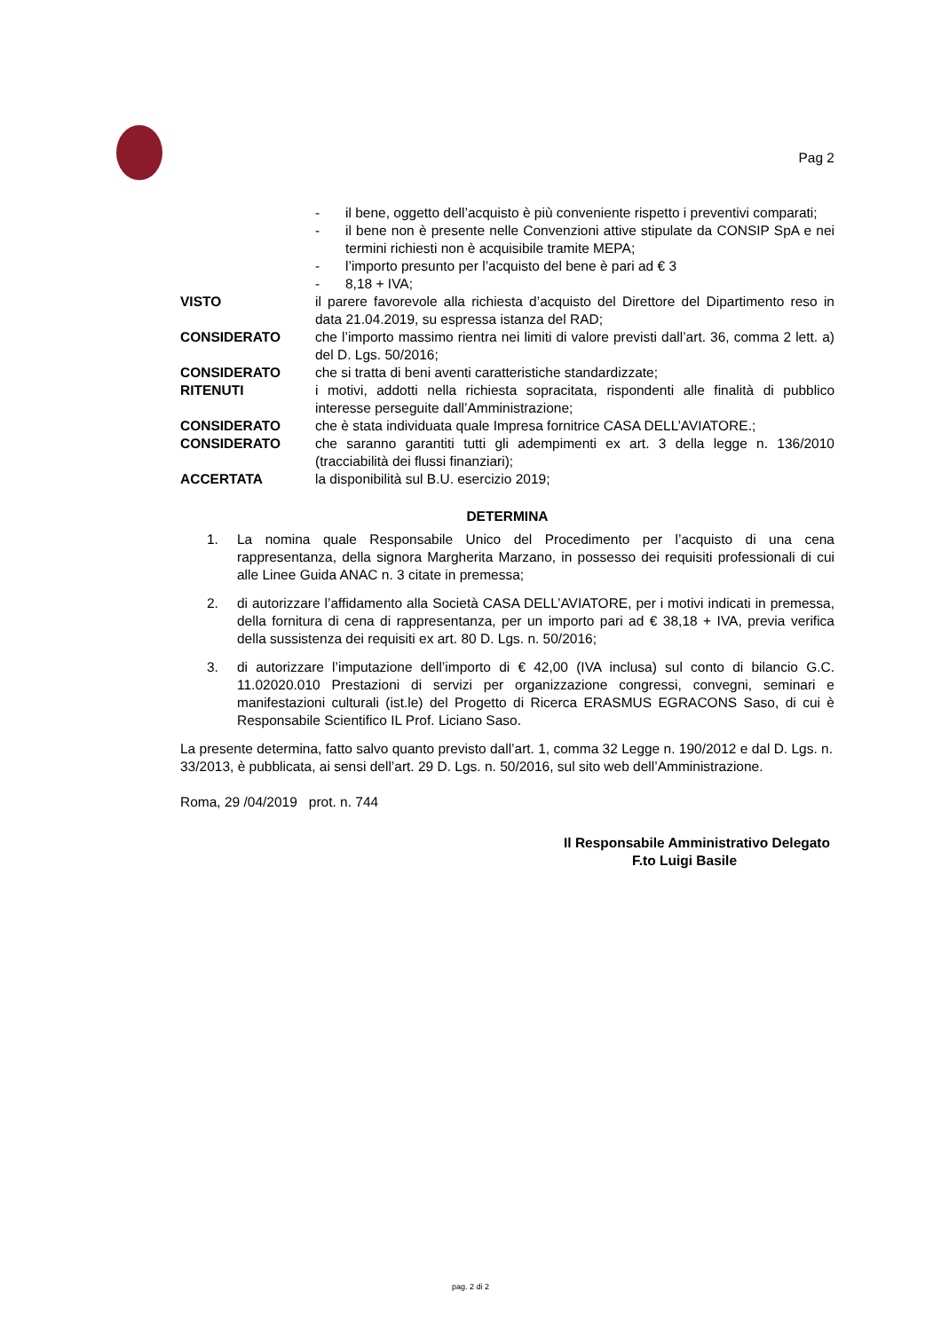Pag 2
- il bene, oggetto dell’acquisto è più conveniente rispetto i preventivi comparati;
- il bene non è presente nelle Convenzioni attive stipulate da CONSIP SpA e nei termini richiesti non è acquisibile tramite MEPA;
- l’importo presunto per l’acquisto del bene è pari ad € 3
- 8,18 + IVA;
VISTO il parere favorevole alla richiesta d’acquisto del Direttore del Dipartimento reso in data 21.04.2019, su espressa istanza del RAD;
CONSIDERATO che l’importo massimo rientra nei limiti di valore previsti dall’art. 36, comma 2 lett. a) del D. Lgs. 50/2016;
CONSIDERATO che si tratta di beni aventi caratteristiche standardizzate;
RITENUTI i motivi, addotti nella richiesta sopracitata, rispondenti alle finalità di pubblico interesse perseguite dall’Amministrazione;
CONSIDERATO che è stata individuata quale Impresa fornitrice CASA DELL’AVIATORE.;
CONSIDERATO che saranno garantiti tutti gli adempimenti ex art. 3 della legge n. 136/2010 (tracciabilità dei flussi finanziari);
ACCERTATA la disponibilità sul B.U. esercizio 2019;
DETERMINA
1. La nomina quale Responsabile Unico del Procedimento per l’acquisto di una cena rappresentanza, della signora Margherita Marzano, in possesso dei requisiti professionali di cui alle Linee Guida ANAC n. 3 citate in premessa;
2. di autorizzare l’affidamento alla Società CASA DELL’AVIATORE, per i motivi indicati in premessa, della fornitura di cena di rappresentanza, per un importo pari ad € 38,18 + IVA, previa verifica della sussistenza dei requisiti ex art. 80 D. Lgs. n. 50/2016;
3. di autorizzare l’imputazione dell’importo di € 42,00 (IVA inclusa) sul conto di bilancio G.C. 11.02020.010 Prestazioni di servizi per organizzazione congressi, convegni, seminari e manifestazioni culturali (ist.le) del Progetto di Ricerca ERASMUS EGRACONS Saso, di cui è Responsabile Scientifico IL Prof. Liciano Saso.
La presente determina, fatto salvo quanto previsto dall’art. 1, comma 32 Legge n. 190/2012 e dal D. Lgs. n. 33/2013, è pubblicata, ai sensi dell’art. 29 D. Lgs. n. 50/2016, sul sito web dell’Amministrazione.
Roma, 29 /04/2019 prot. n. 744
Il Responsabile Amministrativo Delegato
F.to Luigi Basile
pag. 2 di 2